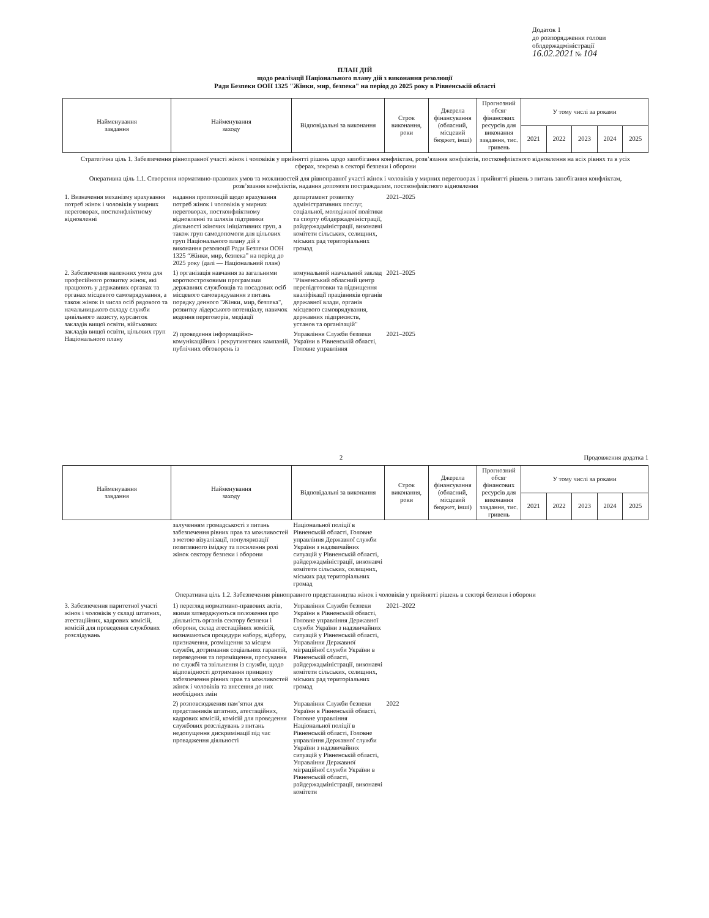Додаток 1
до розпорядження голови
облдержадміністрації
16.02.2021 № 104
ПЛАН ДІЙ
щодо реалізації Національного плану дій з виконання резолюції
Ради Безпеки ООН 1325 "Жінки, мир, безпека" на період до 2025 року в Рівненській області
| Найменування завдання | Найменування заходу | Відповідальні за виконання | Строк виконання, роки | Джерела фінансування (обласний, місцевий бюджет, інші) | Прогнозний обсяг фінансових ресурсів для виконання завдання, тис. гривень | У тому числі за роками | | | | |
| --- | --- | --- | --- | --- | --- | --- | --- | --- | --- | --- |
| | | | | | | 2021 | 2022 | 2023 | 2024 | 2025 |
| Стратегічна ціль 1. Забезпечення рівноправної участі жінок і чоловіків у прийнятті рішень щодо запобігання конфліктам, розв’язання конфліктів, постконфліктного відновлення на всіх рівнях та в усіх сферах, зокрема в секторі безпеки і оборони | | | | | | | | | | |
| Оперативна ціль 1.1. Створення нормативно-правових умов та можливостей для рівноправної участі жінок і чоловіків у мирних переговорах і прийнятті рішень з питань запобігання конфліктам, розв’язання конфліктів, надання допомоги постраждалим, постконфліктного відновлення | | | | | | | | | | |
| 1. Визначення механізму врахування потреб жінок і чоловіків у мирних переговорах, постконфліктному відновленні | надання пропозицій щодо врахування потреб жінок і чоловіків у мирних переговорах, постконфліктному відновленні та шляхів підтримки діяльності жіночих ініціативних груп, а також груп самодопомоги для цільових груп Національного плану дій з виконання резолюції Ради Безпеки ООН 1325 “Жінки, мир, безпека” на період до 2025 року (далі — Національний план) | департамент розвитку адміністративних послуг, соціальної, молодіжної політики та спорту облдержадміністрації, райдержадміністрації, виконавчі комітети сільських, селищних, міських рад територіальних громад | 2021–2025 | | | | | | | |
| 2. Забезпечення належних умов для професійного розвитку жінок, які працюють у державних органах та органах місцевого самоврядування, а також жінок із числа осіб рядового та начальницького складу служби цивільного захисту, курсанток закладів вищої освіти, військових закладів вищої освіти, цільових груп Національного плану | 1) організація навчання за загальними короткостроковими програмами державних службовців та посадових осіб місцевого самоврядування з питань порядку денного "Жінки, мир, безпека", розвитку лідерського потенціалу, навичок ведення переговорів, медіації | комунальний навчальний заклад "Рівненський обласний центр перепідготовки та підвищення кваліфікації працівників органів державної влади, органів місцевого самоврядування, державних підприємств, установ та організацій" | 2021–2025 | | | | | | | |
| | 2) проведення інформаційно-комунікаційних і рекрутингових кампаній, публічних обговорень із | Управління Служби безпеки України в Рівненській області, Головне управління | 2021–2025 | | | | | | | |
2 Продовження додатка 1
| Найменування завдання | Найменування заходу | Відповідальні за виконання | Строк виконання, роки | Джерела фінансування (обласний, місцевий бюджет, інші) | Прогнозний обсяг фінансових ресурсів для виконання завдання, тис. гривень | У тому числі за роками | | | | |
| --- | --- | --- | --- | --- | --- | --- | --- | --- | --- | --- |
| | | | | | | 2021 | 2022 | 2023 | 2024 | 2025 |
| | залученням громадськості з питань забезпечення рівних прав та можливостей з метою візуалізації, популяризації позитивного іміджу та посилення ролі жінок сектору безпеки і оборони | Національної поліції в Рівненській області, Головне управління Державної служби України з надзвичайних ситуацій у Рівненській області, райдержадміністрації, виконавчі комітети сільських, селищних, міських рад територіальних громад | | | | | | | | |
| Оперативна ціль 1.2. Забезпечення рівноправного представництва жінок і чоловіків у прийнятті рішень в секторі безпеки і оборони | | | | | | | | | | |
| 3. Забезпечення паритетної участі жінок і чоловіків у складі штатних, атестаційних, кадрових комісій, комісій для проведення службових розслідувань | 1) перегляд нормативно-правових актів, якими затверджуються положення про діяльність органів сектору безпеки і оборони, склад атестаційних комісій, визначаються процедури набору, відбору, призначення, розміщення за місцем служби, дотримання соціальних гарантій, переведення та переміщення, просування по службі та звільнення із служби, щодо відповідності дотримання принципу забезпечення рівних прав та можливостей жінок і чоловіків та внесення до них необхідних змін | Управління Служби безпеки України в Рівненській області, Головне управління Державної служби України з надзвичайних ситуацій у Рівненській області, Управління Державної міграційної служби України в Рівненській області, райдержадміністрації, виконавчі комітети сільських, селищних, міських рад територіальних громад | 2021–2022 | | | | | | | |
| | 2) розповсюдження пам’ятки для представників штатних, атестаційних, кадрових комісій, комісій для проведення службових розслідувань з питань недопущення дискримінації під час провадження діяльності | Управління Служби безпеки України в Рівненській області, Головне управління Національної поліції в Рівненській області, Головне управління Державної служби України з надзвичайних ситуацій у Рівненській області, Управління Державної міграційної служби України в Рівненській області, райдержадміністрації, виконавчі комітети | 2022 | | | | | | | |